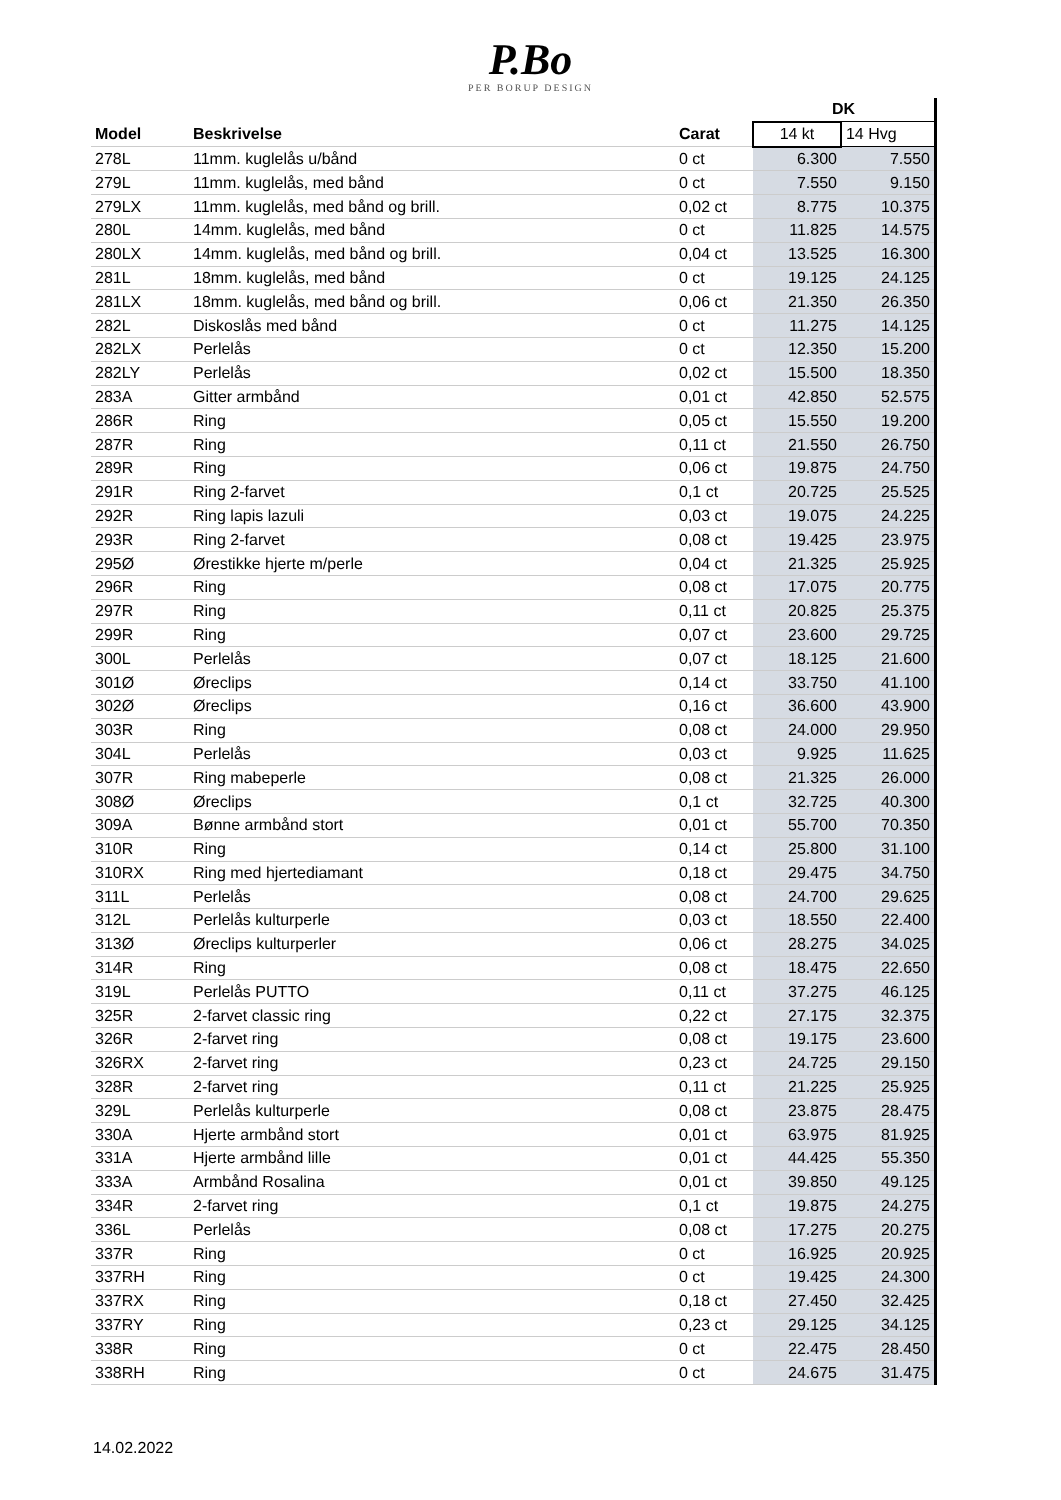P.Bo
PER BORUP DESIGN
| | | | DK | |
| --- | --- | --- | --- | --- |
| Model | Beskrivelse | Carat | 14 kt | 14 Hvg |
| 278L | 11mm. kuglelås u/bånd | 0 ct | 6.300 | 7.550 |
| 279L | 11mm. kuglelås, med bånd | 0 ct | 7.550 | 9.150 |
| 279LX | 11mm. kuglelås, med bånd og brill. | 0,02 ct | 8.775 | 10.375 |
| 280L | 14mm. kuglelås, med bånd | 0 ct | 11.825 | 14.575 |
| 280LX | 14mm. kuglelås, med bånd og brill. | 0,04 ct | 13.525 | 16.300 |
| 281L | 18mm. kuglelås, med bånd | 0 ct | 19.125 | 24.125 |
| 281LX | 18mm. kuglelås, med bånd og brill. | 0,06 ct | 21.350 | 26.350 |
| 282L | Diskoslås med bånd | 0 ct | 11.275 | 14.125 |
| 282LX | Perlelås | 0 ct | 12.350 | 15.200 |
| 282LY | Perlelås | 0,02 ct | 15.500 | 18.350 |
| 283A | Gitter armbånd | 0,01 ct | 42.850 | 52.575 |
| 286R | Ring | 0,05 ct | 15.550 | 19.200 |
| 287R | Ring | 0,11 ct | 21.550 | 26.750 |
| 289R | Ring | 0,06 ct | 19.875 | 24.750 |
| 291R | Ring 2-farvet | 0,1 ct | 20.725 | 25.525 |
| 292R | Ring lapis lazuli | 0,03 ct | 19.075 | 24.225 |
| 293R | Ring 2-farvet | 0,08 ct | 19.425 | 23.975 |
| 295Ø | Ørestikke hjerte m/perle | 0,04 ct | 21.325 | 25.925 |
| 296R | Ring | 0,08 ct | 17.075 | 20.775 |
| 297R | Ring | 0,11 ct | 20.825 | 25.375 |
| 299R | Ring | 0,07 ct | 23.600 | 29.725 |
| 300L | Perlelås | 0,07 ct | 18.125 | 21.600 |
| 301Ø | Øreclips | 0,14 ct | 33.750 | 41.100 |
| 302Ø | Øreclips | 0,16 ct | 36.600 | 43.900 |
| 303R | Ring | 0,08 ct | 24.000 | 29.950 |
| 304L | Perlelås | 0,03 ct | 9.925 | 11.625 |
| 307R | Ring mabeperle | 0,08 ct | 21.325 | 26.000 |
| 308Ø | Øreclips | 0,1 ct | 32.725 | 40.300 |
| 309A | Bønne armbånd stort | 0,01 ct | 55.700 | 70.350 |
| 310R | Ring | 0,14 ct | 25.800 | 31.100 |
| 310RX | Ring med hjertediamant | 0,18 ct | 29.475 | 34.750 |
| 311L | Perlelås | 0,08 ct | 24.700 | 29.625 |
| 312L | Perlelås kulturperle | 0,03 ct | 18.550 | 22.400 |
| 313Ø | Øreclips kulturperler | 0,06 ct | 28.275 | 34.025 |
| 314R | Ring | 0,08 ct | 18.475 | 22.650 |
| 319L | Perlelås PUTTO | 0,11 ct | 37.275 | 46.125 |
| 325R | 2-farvet classic ring | 0,22 ct | 27.175 | 32.375 |
| 326R | 2-farvet ring | 0,08 ct | 19.175 | 23.600 |
| 326RX | 2-farvet ring | 0,23 ct | 24.725 | 29.150 |
| 328R | 2-farvet ring | 0,11 ct | 21.225 | 25.925 |
| 329L | Perlelås kulturperle | 0,08 ct | 23.875 | 28.475 |
| 330A | Hjerte armbånd stort | 0,01 ct | 63.975 | 81.925 |
| 331A | Hjerte armbånd lille | 0,01 ct | 44.425 | 55.350 |
| 333A | Armbånd Rosalina | 0,01 ct | 39.850 | 49.125 |
| 334R | 2-farvet ring | 0,1 ct | 19.875 | 24.275 |
| 336L | Perlelås | 0,08 ct | 17.275 | 20.275 |
| 337R | Ring | 0 ct | 16.925 | 20.925 |
| 337RH | Ring | 0 ct | 19.425 | 24.300 |
| 337RX | Ring | 0,18 ct | 27.450 | 32.425 |
| 337RY | Ring | 0,23 ct | 29.125 | 34.125 |
| 338R | Ring | 0 ct | 22.475 | 28.450 |
| 338RH | Ring | 0 ct | 24.675 | 31.475 |
14.02.2022